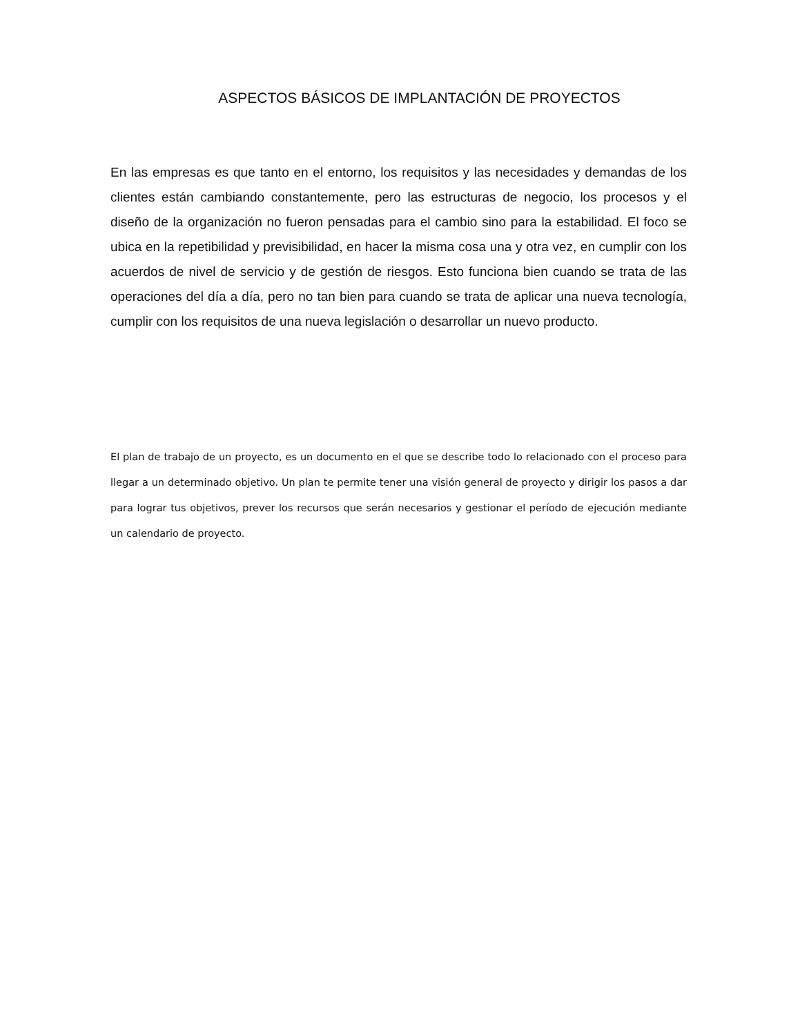ASPECTOS BÁSICOS DE IMPLANTACIÓN DE PROYECTOS
En las empresas es que tanto en el entorno, los requisitos y las necesidades y demandas de los clientes están cambiando constantemente, pero las estructuras de negocio, los procesos y el diseño de la organización no fueron pensadas para el cambio sino para la estabilidad. El foco se ubica en la repetibilidad y previsibilidad, en hacer la misma cosa una y otra vez, en cumplir con los acuerdos de nivel de servicio y de gestión de riesgos. Esto funciona bien cuando se trata de las operaciones del día a día, pero no tan bien para cuando se trata de aplicar una nueva tecnología, cumplir con los requisitos de una nueva legislación o desarrollar un nuevo producto.
El plan de trabajo de un proyecto, es un documento en el que se describe todo lo relacionado con el proceso para llegar a un determinado objetivo. Un plan te permite tener una visión general de proyecto y dirigir los pasos a dar para lograr tus objetivos, prever los recursos que serán necesarios y gestionar el período de ejecución mediante un calendario de proyecto.